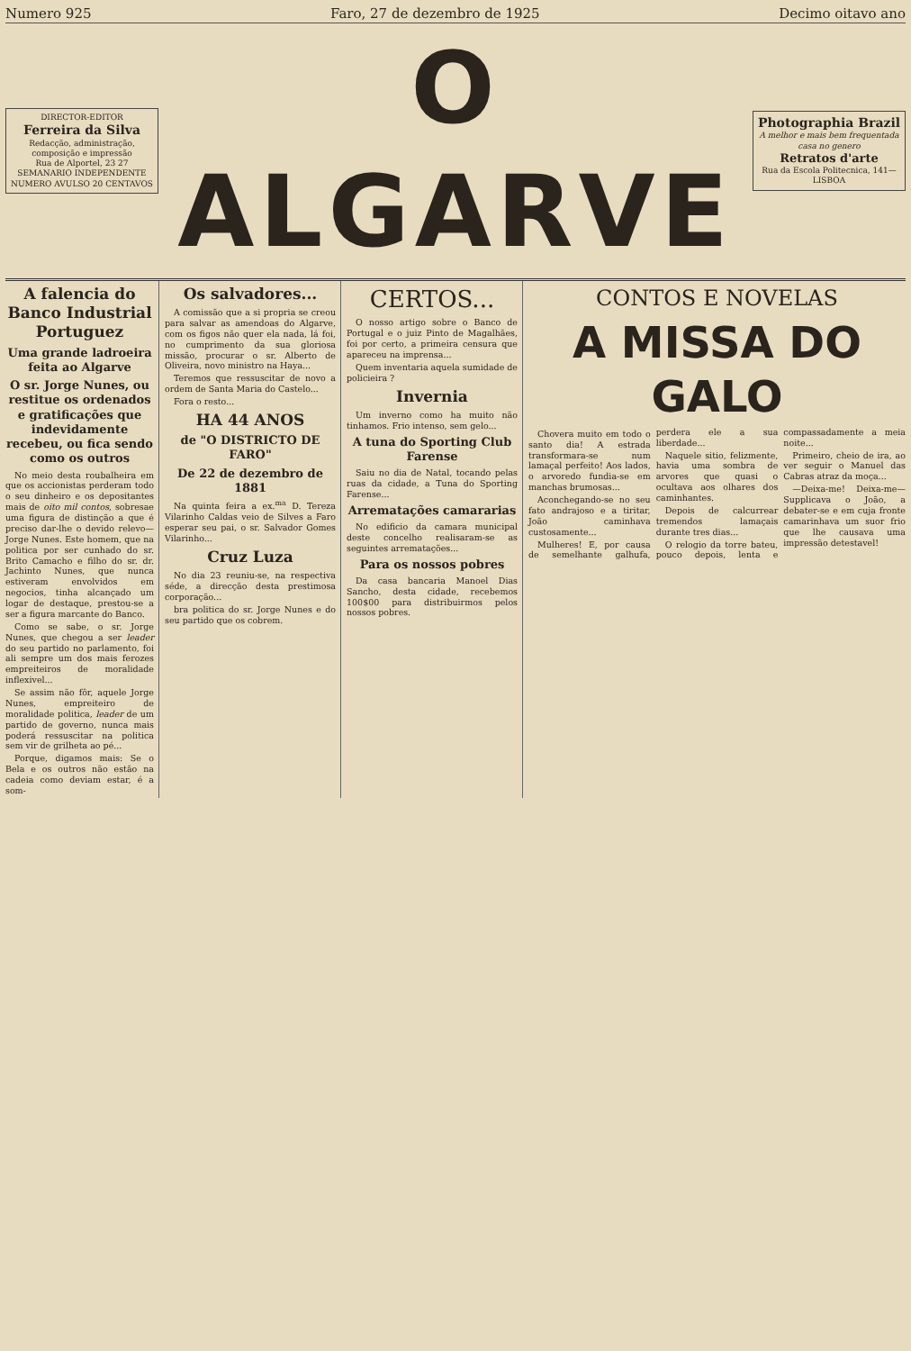Numero 925 Faro, 27 de dezembro de 1925 Decimo oitavo ano
DIRECTOR-EDITOR
Ferreira da Silva
Redacção, administração, composição e impressão
Rua de Alportel, 23 27
SEMANARIO INDEPENDENTE
NUMERO AVULSO 20 CENTAVOS
O ALGARVE
Photographia Brazil
A melhor e mais bem frequentada casa no genero
Retratos d'arte
Rua da Escola Politecnica, 141—LISBOA
A falencia do Banco Industrial Portuguez
Uma grande ladroeira feita ao Algarve
O sr. Jorge Nunes, ou restitue os ordenados e gratificações que indevidamente recebeu, ou fica sendo como os outros
No meio desta roubalheira em que os accionistas perderam todo o seu dinheiro e os depositantes mais de oito mil contos, sobresae uma figura de distinção a que é preciso dar-lhe o devido relevo—Jorge Nunes. Este homem, que na politica por ser cunhado do sr. Brito Camacho e filho do sr. dr. Jachinto Nunes, que nunca estiveram envolvidos em negocios, tinha alcançado um logar de destaque, prestou-se a ser a figura marcante do Banco.
Como se sabe, o sr. Jorge Nunes, que chegou a ser leader do seu partido no parlamento, foi ali sempre um dos mais ferozes empreiteiros de moralidade inflexivel...
Se assim não fôr, aquele Jorge Nunes, empreiteiro de moralidade politica, leader de um partido de governo, nunca mais poderá ressuscitar na politica sem vir de grilheta ao pé...
Porque, digamos mais: Se o Bela e os outros não estão na cadeia como deviam estar, é a som-
Os salvadores...
A comissão que a si propria se creou para salvar as amendoas do Algarve, com os figos não quer ela nada, lá foi, no cumprimento da sua gloriosa missão, procurar o sr. Alberto de Oliveira, novo ministro na Haya...
Teremos que ressuscitar de novo a ordem de Santa Maria do Castelo...
Fora o resto...
HA 44 ANOS
de "O DISTRICTO DE FARO"
De 22 de dezembro de 1881
Na quinta feira a ex.<sup>ma</sup> D. Tereza Vilarinho Caldas veio de Silves a Faro esperar seu pai, o sr. Salvador Gomes Vilarinho...
Cruz Luza
No dia 23 reuniu-se, na respectiva séde, a direcção desta prestimosa corporação...
bra politica do sr. Jorge Nunes e do seu partido que os cobrem.
CERTOS...
O nosso artigo sobre o Banco de Portugal e o juiz Pinto de Magalhães, foi por certo, a primeira censura que apareceu na imprensa...
Quem inventaria aquela sumidade de policieira ?
Invernia
Um inverno como ha muito não tinhamos. Frio intenso, sem gelo...
A tuna do Sporting Club Farense
Saiu no dia de Natal, tocando pelas ruas da cidade, a Tuna do Sporting Farense...
Arrematações camararias
No edificio da camara municipal deste concelho realisaram-se as seguintes arrematações...
Para os nossos pobres
Da casa bancaria Manoel Dias Sancho, desta cidade, recebemos 100$00 para distribuirmos pelos nossos pobres.
CONTOS E NOVELAS
A MISSA DO GALO
Chovera muito em todo o santo dia! A estrada transformara-se num lamaçal perfeito! Aos lados, o arvoredo fundia-se em manchas brumosas...
Aconchegando-se no seu fato andrajoso e a tiritar, João caminhava custosamente...
Mulheres! E, por causa de semelhante galhufa, perdera ele a sua liberdade...
Naquele sitio, felizmente, havia uma sombra de arvores que quasi o ocultava aos olhares dos caminhantes.
Depois de calcurrear tremendos lamaçais durante tres dias...
O relogio da torre bateu, pouco depois, lenta e compassadamente a meia noite...
Primeiro, cheio de ira, ao ver seguir o Manuel das Cabras atraz da moça...
—Deixa-me! Deixa-me—Supplicava o João, a debater-se e em cuja fronte camarinhava um suor frio que lhe causava uma impressão detestavel!